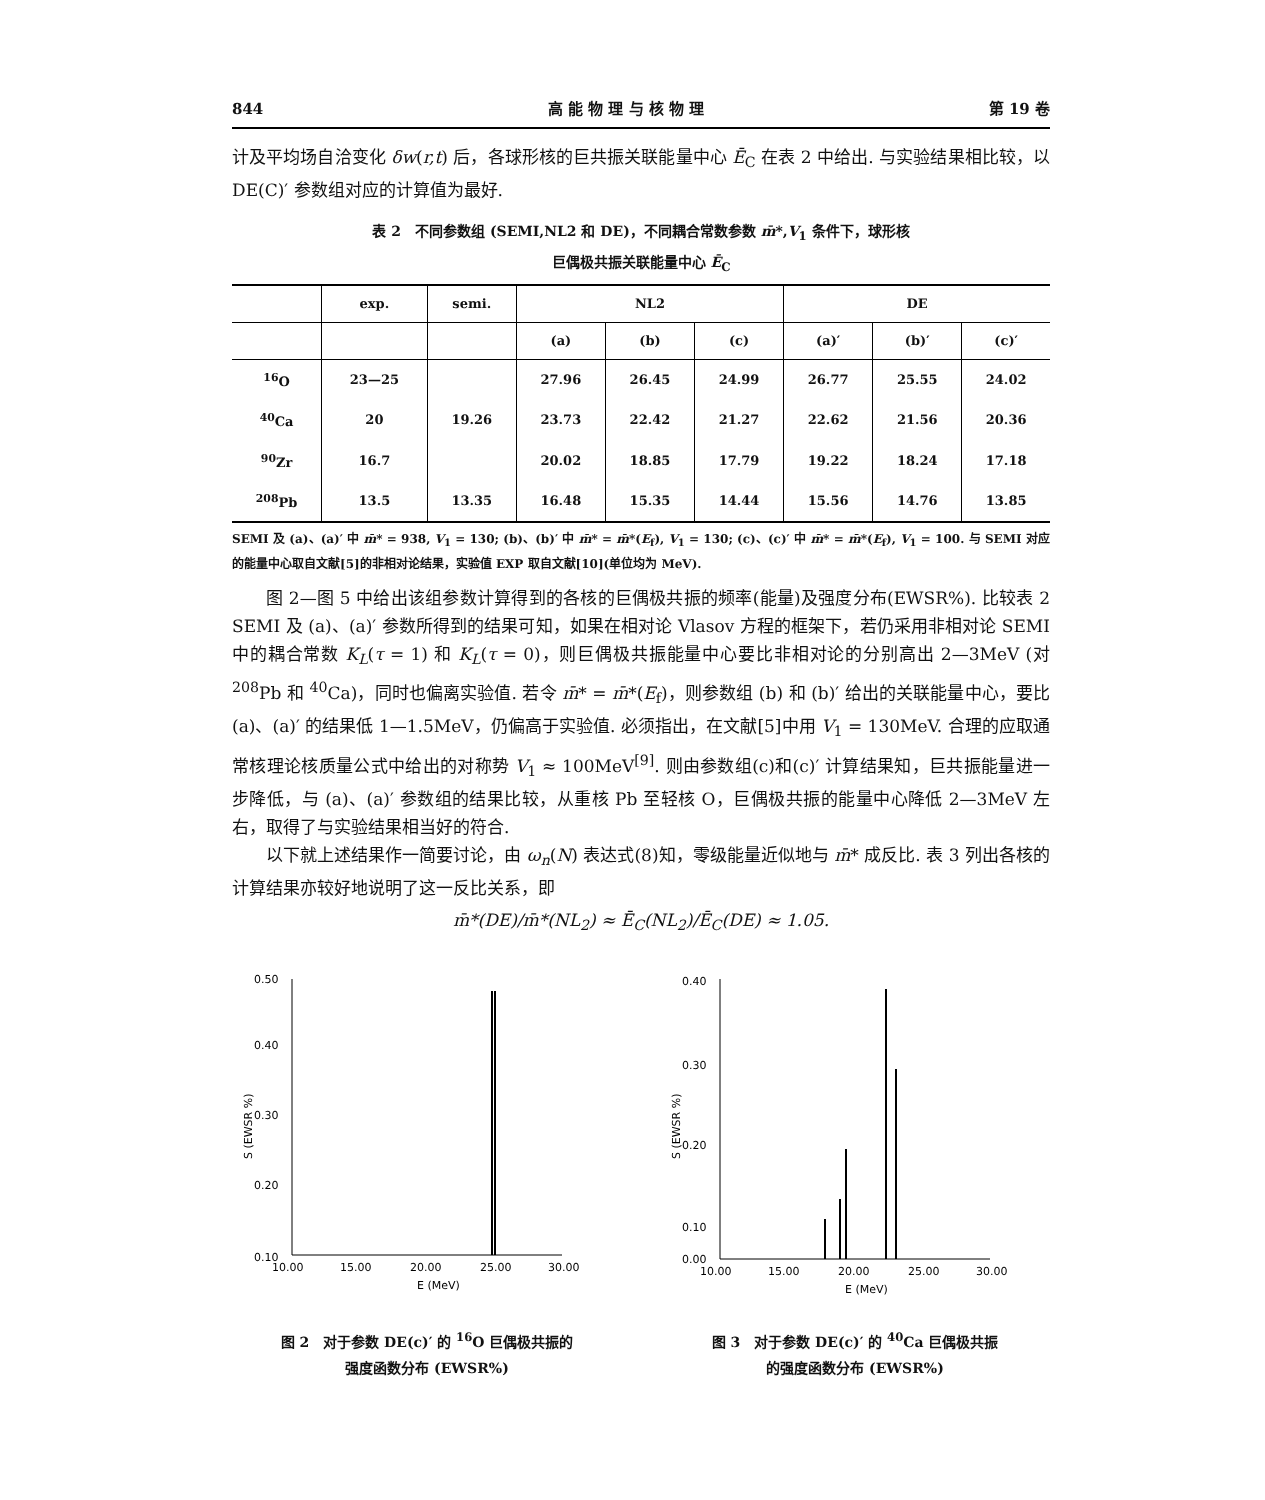844 高 能 物 理 与 核 物 理 第 19 卷
计及平均场自洽变化 δw(r,t) 后，各球形核的巨共振关联能量中心 Ē<sub>C</sub> 在表 2 中给出. 与实验结果相比较，以 DE(C)′ 参数组对应的计算值为最好.
表 2　不同参数组 (SEMI,NL2 和 DE)，不同耦合常数参数 m̄*,V<sub>1</sub> 条件下，球形核
巨偶极共振关联能量中心 Ē<sub>C</sub>
| | exp. | semi. | NL2 | | | DE | | |
| --- | --- | --- | --- | --- | --- | --- | --- | --- |
| | | | (a) | (b) | (c) | (a)′ | (b)′ | (c)′ |
| <sup>16</sup>O | 23—25 | | 27.96 | 26.45 | 24.99 | 26.77 | 25.55 | 24.02 |
| <sup>40</sup>Ca | 20 | 19.26 | 23.73 | 22.42 | 21.27 | 22.62 | 21.56 | 20.36 |
| <sup>90</sup>Zr | 16.7 | | 20.02 | 18.85 | 17.79 | 19.22 | 18.24 | 17.18 |
| <sup>208</sup>Pb | 13.5 | 13.35 | 16.48 | 15.35 | 14.44 | 15.56 | 14.76 | 13.85 |
SEMI 及 (a)、(a)′ 中 m̄* = 938, V<sub>1</sub> = 130; (b)、(b)′ 中 m̄* = m̄*(E<sub>f</sub>), V<sub>1</sub> = 130; (c)、(c)′ 中 m̄* = m̄*(E<sub>f</sub>), V<sub>1</sub> = 100. 与 SEMI 对应的能量中心取自文献[5]的非相对论结果，实验值 EXP 取自文献[10](单位均为 MeV).
图 2—图 5 中给出该组参数计算得到的各核的巨偶极共振的频率(能量)及强度分布(EWSR%). 比较表 2 SEMI 及 (a)、(a)′ 参数所得到的结果可知，如果在相对论 Vlasov 方程的框架下，若仍采用非相对论 SEMI 中的耦合常数 K<sub>L</sub>(τ = 1) 和 K<sub>L</sub>(τ = 0)，则巨偶极共振能量中心要比非相对论的分别高出 2—3MeV (对 <sup>208</sup>Pb 和 <sup>40</sup>Ca)，同时也偏离实验值. 若令 m̄* = m̄*(E<sub>f</sub>)，则参数组 (b) 和 (b)′ 给出的关联能量中心，要比 (a)、(a)′ 的结果低 1—1.5MeV，仍偏高于实验值. 必须指出，在文献[5]中用 V<sub>1</sub> = 130MeV. 合理的应取通常核理论核质量公式中给出的对称势 V<sub>1</sub> ≈ 100MeV<sup>[9]</sup>. 则由参数组(c)和(c)′ 计算结果知，巨共振能量进一步降低，与 (a)、(a)′ 参数组的结果比较，从重核 Pb 至轻核 O，巨偶极共振的能量中心降低 2—3MeV 左右，取得了与实验结果相当好的符合.
以下就上述结果作一简要讨论，由 ω<sub>n</sub>(N) 表达式(8)知，零级能量近似地与 m̄* 成反比. 表 3 列出各核的计算结果亦较好地说明了这一反比关系，即
m̄*(DE)/m̄*(NL<sub>2</sub>) ≈ Ē<sub>C</sub>(NL<sub>2</sub>)/Ē<sub>C</sub>(DE) ≈ 1.05.
0.50
0.40
0.30
0.20
0.10
.
10.00
15.00
20.00
25.00
30.00
E (MeV)
S (EWSR %)
图 2　对于参数 DE(c)′ 的 <sup>16</sup>O 巨偶极共振的
强度函数分布 (EWSR%)
0.40
0.30
0.20
0.10
0.00
10.00
15.00
20.00
25.00
30.00
E (MeV)
S (EWSR %)
图 3　对于参数 DE(c)′ 的 <sup>40</sup>Ca 巨偶极共振
的强度函数分布 (EWSR%)